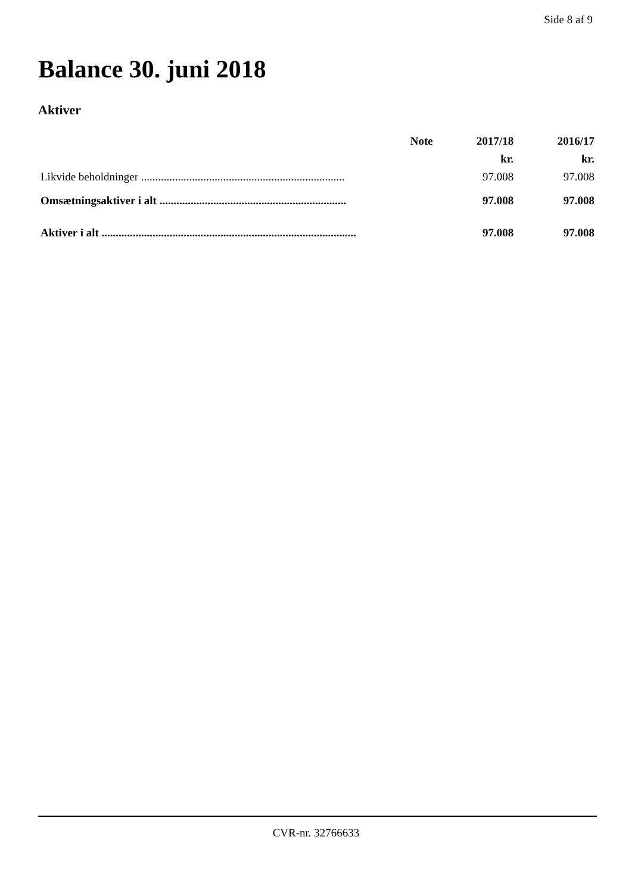Side 8 af 9
Balance 30. juni 2018
Aktiver
| | Note | 2017/18 | 2016/17 |
| --- | --- | --- | --- |
| | | kr. | kr. |
| Likvide beholdninger ........................................................................ | | 97.008 | 97.008 |
| Omsætningsaktiver i alt .................................................................. | | 97.008 | 97.008 |
| Aktiver i alt .......................................................................................... | | 97.008 | 97.008 |
CVR-nr. 32766633